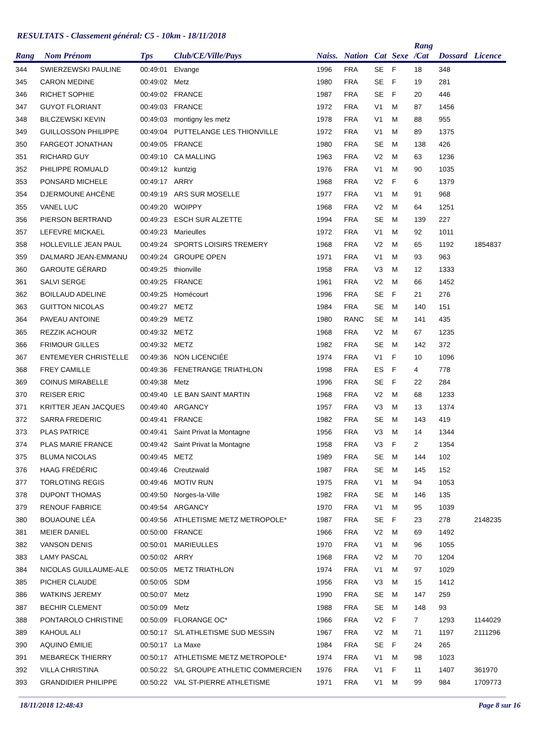RESULTATS - Classement général: C5 - 10km - 18/11/2018
| Rang | Nom Prénom | Tps | Club/CE/Ville/Pays | Naiss. | Nation | Cat | Sexe | Rang /Cat | Dossard | Licence |
| --- | --- | --- | --- | --- | --- | --- | --- | --- | --- | --- |
| 344 | SWIERZEWSKI PAULINE | 00:49:01 | Elvange | 1996 | FRA | SE | F | 18 | 348 | |
| 345 | CARON MEDINE | 00:49:02 | Metz | 1980 | FRA | SE | F | 19 | 281 | |
| 346 | RICHET SOPHIE | 00:49:02 | FRANCE | 1987 | FRA | SE | F | 20 | 446 | |
| 347 | GUYOT FLORIANT | 00:49:03 | FRANCE | 1972 | FRA | V1 | M | 87 | 1456 | |
| 348 | BILCZEWSKI KEVIN | 00:49:03 | montigny les metz | 1978 | FRA | V1 | M | 88 | 955 | |
| 349 | GUILLOSSON PHILIPPE | 00:49:04 | PUTTELANGE LES THIONVILLE | 1972 | FRA | V1 | M | 89 | 1375 | |
| 350 | FARGEOT JONATHAN | 00:49:05 | FRANCE | 1980 | FRA | SE | M | 138 | 426 | |
| 351 | RICHARD GUY | 00:49:10 | CA MALLING | 1963 | FRA | V2 | M | 63 | 1236 | |
| 352 | PHILIPPE ROMUALD | 00:49:12 | kuntzig | 1976 | FRA | V1 | M | 90 | 1035 | |
| 353 | PONSARD MICHELE | 00:49:17 | ARRY | 1968 | FRA | V2 | F | 6 | 1379 | |
| 354 | DJERMOUNE AHCÈNE | 00:49:19 | ARS SUR MOSELLE | 1977 | FRA | V1 | M | 91 | 968 | |
| 355 | VANEL LUC | 00:49:20 | WOIPPY | 1968 | FRA | V2 | M | 64 | 1251 | |
| 356 | PIERSON BERTRAND | 00:49:23 | ESCH SUR ALZETTE | 1994 | FRA | SE | M | 139 | 227 | |
| 357 | LEFEVRE MICKAEL | 00:49:23 | Marieulles | 1972 | FRA | V1 | M | 92 | 1011 | |
| 358 | HOLLEVILLE JEAN PAUL | 00:49:24 | SPORTS LOISIRS TREMERY | 1968 | FRA | V2 | M | 65 | 1192 | 1854837 |
| 359 | DALMARD JEAN-EMMANU | 00:49:24 | GROUPE OPEN | 1971 | FRA | V1 | M | 93 | 963 | |
| 360 | GAROUTE GÉRARD | 00:49:25 | thionville | 1958 | FRA | V3 | M | 12 | 1333 | |
| 361 | SALVI SERGE | 00:49:25 | FRANCE | 1961 | FRA | V2 | M | 66 | 1452 | |
| 362 | BOILLAUD ADELINE | 00:49:25 | Homécourt | 1996 | FRA | SE | F | 21 | 276 | |
| 363 | GUITTON NICOLAS | 00:49:27 | METZ | 1984 | FRA | SE | M | 140 | 151 | |
| 364 | PAVEAU ANTOINE | 00:49:29 | METZ | 1980 | RANC | SE | M | 141 | 435 | |
| 365 | REZZIK ACHOUR | 00:49:32 | METZ | 1968 | FRA | V2 | M | 67 | 1235 | |
| 366 | FRIMOUR GILLES | 00:49:32 | METZ | 1982 | FRA | SE | M | 142 | 372 | |
| 367 | ENTEMEYER CHRISTELLE | 00:49:36 | NON LICENCIÉE | 1974 | FRA | V1 | F | 10 | 1096 | |
| 368 | FREY CAMILLE | 00:49:36 | FENETRANGE TRIATHLON | 1998 | FRA | ES | F | 4 | 778 | |
| 369 | COINUS MIRABELLE | 00:49:38 | Metz | 1996 | FRA | SE | F | 22 | 284 | |
| 370 | REISER ERIC | 00:49:40 | LE BAN SAINT MARTIN | 1968 | FRA | V2 | M | 68 | 1233 | |
| 371 | KRITTER JEAN JACQUES | 00:49:40 | ARGANCY | 1957 | FRA | V3 | M | 13 | 1374 | |
| 372 | SARRA FREDERIC | 00:49:41 | FRANCE | 1982 | FRA | SE | M | 143 | 419 | |
| 373 | PLAS PATRICE | 00:49:41 | Saint Privat la Montagne | 1956 | FRA | V3 | M | 14 | 1344 | |
| 374 | PLAS MARIE FRANCE | 00:49:42 | Saint Privat la Montagne | 1958 | FRA | V3 | F | 2 | 1354 | |
| 375 | BLUMA NICOLAS | 00:49:45 | METZ | 1989 | FRA | SE | M | 144 | 102 | |
| 376 | HAAG FRÉDÉRIC | 00:49:46 | Creutzwald | 1987 | FRA | SE | M | 145 | 152 | |
| 377 | TORLOTING REGIS | 00:49:46 | MOTIV RUN | 1975 | FRA | V1 | M | 94 | 1053 | |
| 378 | DUPONT THOMAS | 00:49:50 | Norges-la-Ville | 1982 | FRA | SE | M | 146 | 135 | |
| 379 | RENOUF FABRICE | 00:49:54 | ARGANCY | 1970 | FRA | V1 | M | 95 | 1039 | |
| 380 | BOUAOUNE LÉA | 00:49:56 | ATHLETISME METZ METROPOLE* | 1987 | FRA | SE | F | 23 | 278 | 2148235 |
| 381 | MEIER DANIEL | 00:50:00 | FRANCE | 1966 | FRA | V2 | M | 69 | 1492 | |
| 382 | VANSON DENIS | 00:50:01 | MARIEULLES | 1970 | FRA | V1 | M | 96 | 1055 | |
| 383 | LAMY PASCAL | 00:50:02 | ARRY | 1968 | FRA | V2 | M | 70 | 1204 | |
| 384 | NICOLAS GUILLAUME-ALE | 00:50:05 | METZ TRIATHLON | 1974 | FRA | V1 | M | 97 | 1029 | |
| 385 | PICHER CLAUDE | 00:50:05 | SDM | 1956 | FRA | V3 | M | 15 | 1412 | |
| 386 | WATKINS JEREMY | 00:50:07 | Metz | 1990 | FRA | SE | M | 147 | 259 | |
| 387 | BECHIR CLEMENT | 00:50:09 | Metz | 1988 | FRA | SE | M | 148 | 93 | |
| 388 | PONTAROLO CHRISTINE | 00:50:09 | FLORANGE OC* | 1966 | FRA | V2 | F | 7 | 1293 | 1144029 |
| 389 | KAHOUL ALI | 00:50:17 | S/L ATHLETISME SUD MESSIN | 1967 | FRA | V2 | M | 71 | 1197 | 2111296 |
| 390 | AQUINO ÉMILIE | 00:50:17 | La Maxe | 1984 | FRA | SE | F | 24 | 265 | |
| 391 | MEBARECK THIERRY | 00:50:17 | ATHLETISME METZ METROPOLE* | 1974 | FRA | V1 | M | 98 | 1023 | |
| 392 | VILLA CHRISTINA | 00:50:22 | S/L GROUPE ATHLETIC COMMERCIEN | 1976 | FRA | V1 | F | 11 | 1407 | 361970 |
| 393 | GRANDIDIER PHILIPPE | 00:50:22 | VAL ST-PIERRE ATHLETISME | 1971 | FRA | V1 | M | 99 | 984 | 1709773 |
18/11/2018 12:48:43 Page 8 sur 16